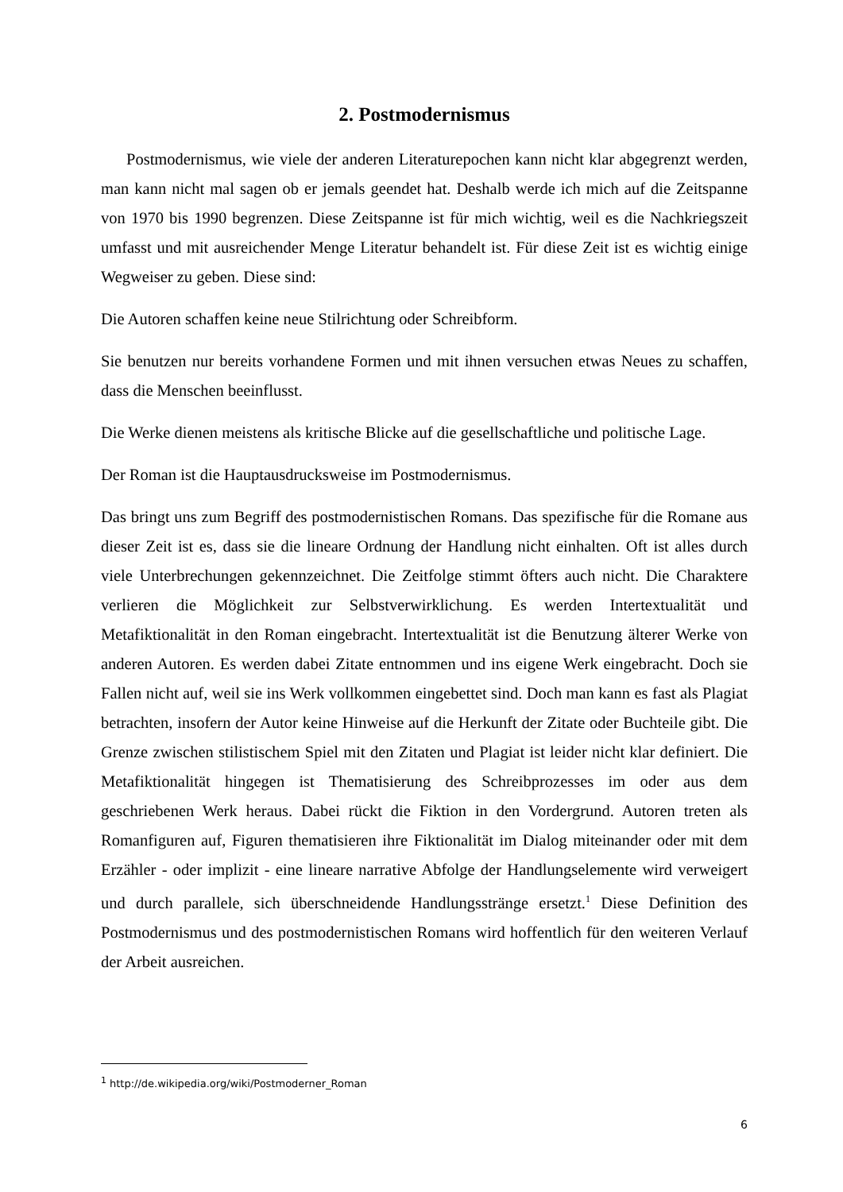2. Postmodernismus
Postmodernismus, wie viele der anderen Literaturepochen kann nicht klar abgegrenzt werden, man kann nicht mal sagen ob er jemals geendet hat. Deshalb werde ich mich auf die Zeitspanne von 1970 bis 1990 begrenzen. Diese Zeitspanne ist für mich wichtig, weil es die Nachkriegszeit umfasst und mit ausreichender Menge Literatur behandelt ist. Für diese Zeit ist es wichtig einige Wegweiser zu geben. Diese sind:
Die Autoren schaffen keine neue Stilrichtung oder Schreibform.
Sie benutzen nur bereits vorhandene Formen und mit ihnen versuchen etwas Neues zu schaffen, dass die Menschen beeinflusst.
Die Werke dienen meistens als kritische Blicke auf die gesellschaftliche und politische Lage.
Der Roman ist die Hauptausdrucksweise im Postmodernismus.
Das bringt uns zum Begriff des postmodernistischen Romans. Das spezifische für die Romane aus dieser Zeit ist es, dass sie die lineare Ordnung der Handlung nicht einhalten. Oft ist alles durch viele Unterbrechungen gekennzeichnet. Die Zeitfolge stimmt öfters auch nicht. Die Charaktere verlieren die Möglichkeit zur Selbstverwirklichung. Es werden Intertextualität und Metafiktionalität in den Roman eingebracht. Intertextualität ist die Benutzung älterer Werke von anderen Autoren. Es werden dabei Zitate entnommen und ins eigene Werk eingebracht. Doch sie Fallen nicht auf, weil sie ins Werk vollkommen eingebettet sind. Doch man kann es fast als Plagiat betrachten, insofern der Autor keine Hinweise auf die Herkunft der Zitate oder Buchteile gibt. Die Grenze zwischen stilistischem Spiel mit den Zitaten und Plagiat ist leider nicht klar definiert. Die Metafiktionalität hingegen ist Thematisierung des Schreibprozesses im oder aus dem geschriebenen Werk heraus. Dabei rückt die Fiktion in den Vordergrund. Autoren treten als Romanfiguren auf, Figuren thematisieren ihre Fiktionalität im Dialog miteinander oder mit dem Erzähler - oder implizit - eine lineare narrative Abfolge der Handlungselemente wird verweigert und durch parallele, sich überschneidende Handlungsstränge ersetzt.<sup>1</sup> Diese Definition des Postmodernismus und des postmodernistischen Romans wird hoffentlich für den weiteren Verlauf der Arbeit ausreichen.
<sup>1</sup> http://de.wikipedia.org/wiki/Postmoderner_Roman
6